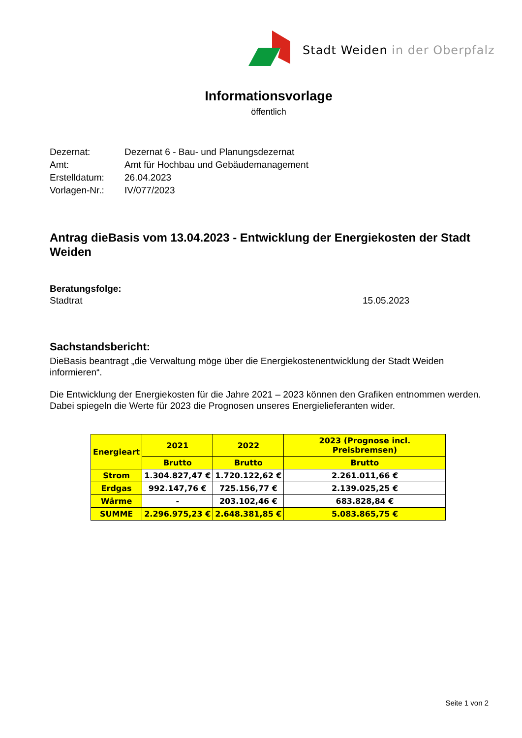Stadt Weiden in der Oberpfalz
Informationsvorlage
öffentlich
Dezernat: Dezernat 6 - Bau- und Planungsdezernat
Amt: Amt für Hochbau und Gebäudemanagement
Erstelldatum: 26.04.2023
Vorlagen-Nr.: IV/077/2023
Antrag dieBasis vom 13.04.2023 - Entwicklung der Energiekosten der Stadt Weiden
Beratungsfolge:
Stadtrat 15.05.2023
Sachstandsbericht:
DieBasis beantragt „die Verwaltung möge über die Energiekostenentwicklung der Stadt Weiden informieren“.
Die Entwicklung der Energiekosten für die Jahre 2021 – 2023 können den Grafiken entnommen werden. Dabei spiegeln die Werte für 2023 die Prognosen unseres Energielieferanten wider.
| Energieart | 2021 | 2022 | 2023 (Prognose incl. Preisbremsen) |
| --- | --- | --- | --- |
| | Brutto | Brutto | Brutto |
| Strom | 1.304.827,47 € | 1.720.122,62 € | 2.261.011,66 € |
| Erdgas | 992.147,76 € | 725.156,77 € | 2.139.025,25 € |
| Wärme | - | 203.102,46 € | 683.828,84 € |
| SUMME | 2.296.975,23 € | 2.648.381,85 € | 5.083.865,75 € |
Seite 1 von 2